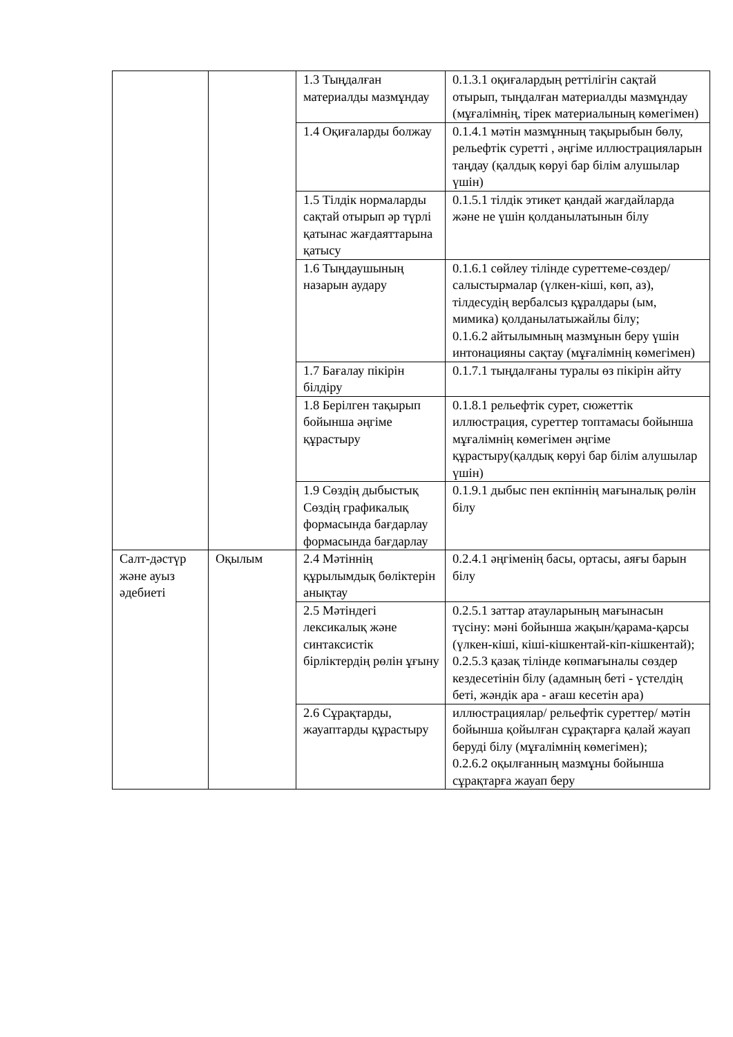| | | 1.3 Тыңдалған материалды мазмұндау | 0.1.3.1 оқиғалардың реттілігін сақтай отырып, тыңдалған материалды мазмұндау (мұғалімнің, тірек материалының көмегімен) |
| | | 1.4 Оқиғаларды болжау | 0.1.4.1 мәтін мазмұнның тақырыбын бөлу, рельефтік суретті , әңгіме иллюстрацияларын таңдау (қалдық көруі бар білім алушылар үшін) |
| | | 1.5 Тілдік нормаларды сақтай отырып әр түрлі қатынас жағдаяттарына қатысу | 0.1.5.1 тілдік этикет қандай жағдайларда және не үшін қолданылатынын білу |
| | | 1.6 Тыңдаушының назарын аудару | 0.1.6.1 сөйлеу тілінде суреттеме-сөздер/ салыстырмалар (үлкен-кіші, көп, аз), тілдесудің вербалсыз құралдары (ым, мимика) қолданылатыжайлы білу; 0.1.6.2 айтылымның мазмұнын беру үшін интонацияны сақтау (мұғалімнің көмегімен) |
| | | 1.7 Бағалау пікірін білдіру | 0.1.7.1 тыңдалғаны туралы өз пікірін айту |
| | | 1.8 Берілген тақырып бойынша әңгіме құрастыру | 0.1.8.1 рельефтік сурет, сюжеттік иллюстрация, суреттер топтамасы бойынша мұғалімнің көмегімен әңгіме құрастыру(қалдық көруі бар білім алушылар үшін) |
| | | 1.9 Сөздің дыбыстық Сөздің графикалық формасында бағдарлау формасында бағдарлау | 0.1.9.1 дыбыс пен екпіннің мағыналық рөлін білу |
| Салт-дәстүр және ауыз әдебиеті | Оқылым | 2.4 Мәтіннің құрылымдық бөліктерін анықтау | 0.2.4.1 әңгіменің басы, ортасы, аяғы барын білу |
| | | 2.5 Мәтіндегі лексикалық және синтаксистік бірліктердің рөлін ұғыну | 0.2.5.1 заттар атауларының мағынасын түсіну: мәні бойынша жақын/қарама-қарсы (үлкен-кіші, кіші-кішкентай-кіп-кішкентай); 0.2.5.3 қазақ тілінде көпмағыналы сөздер кездесетінін білу (адамның беті - үстелдің беті, жәндік ара - ағаш кесетін ара) |
| | | 2.6 Сұрақтарды, жауаптарды құрастыру | иллюстрациялар/ рельефтік суреттер/ мәтін бойынша қойылған сұрақтарға қалай жауап беруді білу (мұғалімнің көмегімен); 0.2.6.2 оқылғанның мазмұны бойынша сұрақтарға жауап беру |